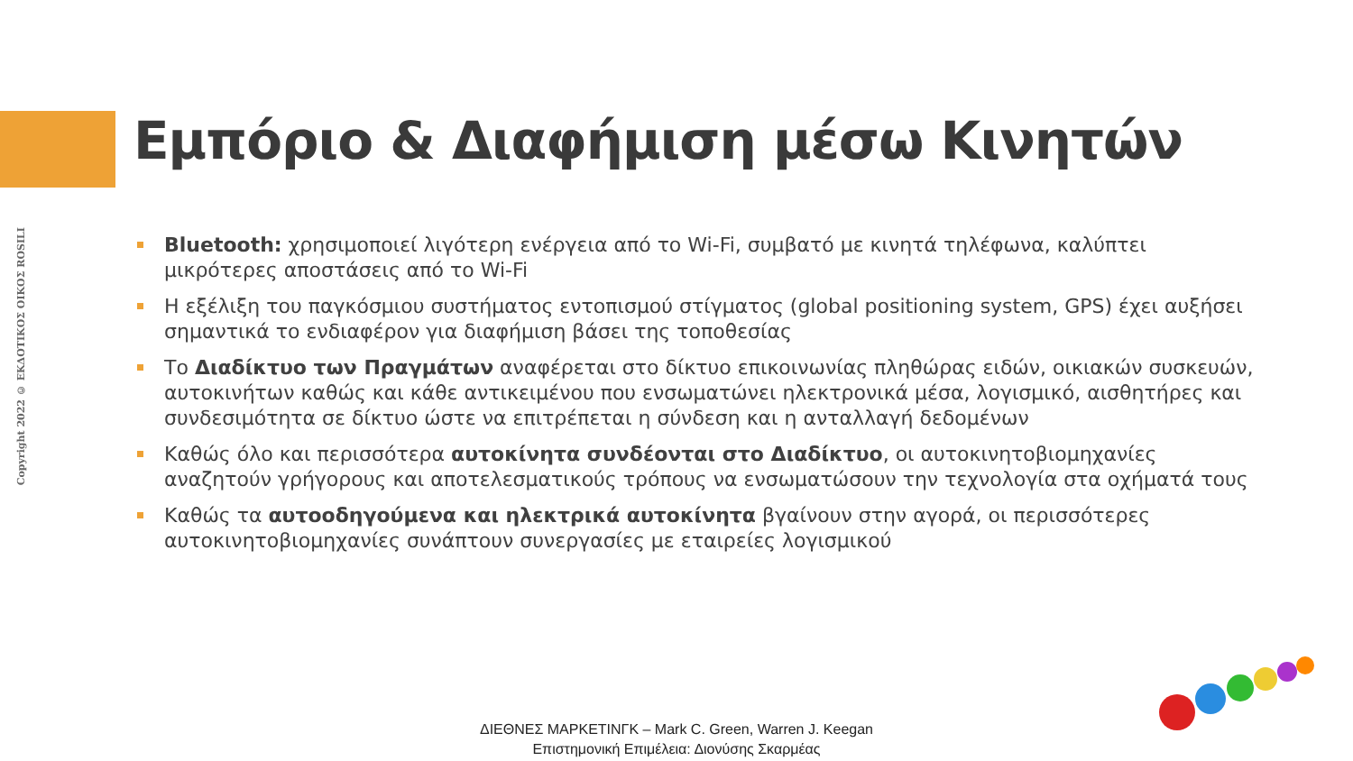Copyright 2022 © ΕΚΔΟΤΙΚΟΣ ΟΙΚΟΣ ROSILI
Εμπόριο & Διαφήμιση μέσω Κινητών
Bluetooth: χρησιμοποιεί λιγότερη ενέργεια από το Wi-Fi, συμβατό με κινητά τηλέφωνα, καλύπτει μικρότερες αποστάσεις από το Wi-Fi
Η εξέλιξη του παγκόσμιου συστήματος εντοπισμού στίγματος (global positioning system, GPS) έχει αυξήσει σημαντικά το ενδιαφέρον για διαφήμιση βάσει της τοποθεσίας
Το Διαδίκτυο των Πραγμάτων αναφέρεται στο δίκτυο επικοινωνίας πληθώρας ειδών, οικιακών συσκευών, αυτοκινήτων καθώς και κάθε αντικειμένου που ενσωματώνει ηλεκτρονικά μέσα, λογισμικό, αισθητήρες και συνδεσιμότητα σε δίκτυο ώστε να επιτρέπεται η σύνδεση και η ανταλλαγή δεδομένων
Καθώς όλο και περισσότερα αυτοκίνητα συνδέονται στο Διαδίκτυο, οι αυτοκινητοβιομηχανίες αναζητούν γρήγορους και αποτελεσματικούς τρόπους να ενσωματώσουν την τεχνολογία στα οχήματά τους
Καθώς τα αυτοοδηγούμενα και ηλεκτρικά αυτοκίνητα βγαίνουν στην αγορά, οι περισσότερες αυτοκινητοβιομηχανίες συνάπτουν συνεργασίες με εταιρείες λογισμικού
ΔΙΕΘΝΕΣ ΜΑΡΚΕΤΙΝΓΚ – Mark C. Green, Warren J. Keegan
Επιστημονική Επιμέλεια: Διονύσης Σκαρμέας